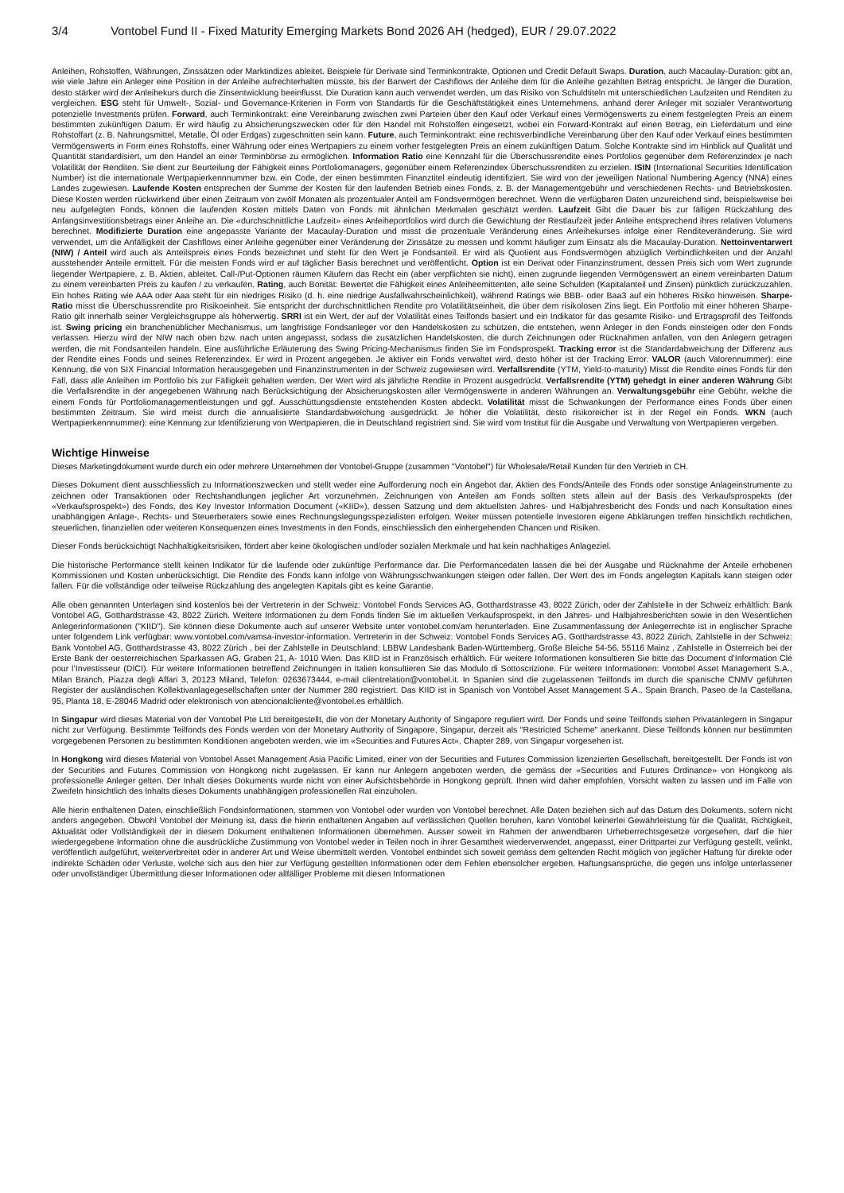3/4 Vontobel Fund II - Fixed Maturity Emerging Markets Bond 2026 AH (hedged), EUR / 29.07.2022
Anleihen, Rohstoffen, Währungen, Zinssätzen oder Marktindizes ableitet. Beispiele für Derivate sind Terminkontrakte, Optionen und Credit Default Swaps. Duration, auch Macaulay-Duration: gibt an, wie viele Jahre ein Anleger eine Position in der Anleihe aufrechterhalten müsste, bis der Barwert der Cashflows der Anleihe dem für die Anleihe gezahlten Betrag entspricht. Je länger die Duration, desto stärker wird der Anleihekurs durch die Zinsentwicklung beeinflusst. Die Duration kann auch verwendet werden, um das Risiko von Schuldtiteln mit unterschiedlichen Laufzeiten und Renditen zu vergleichen. ESG steht für Umwelt-, Sozial- und Governance-Kriterien in Form von Standards für die Geschäftstätigkeit eines Unternehmens, anhand derer Anleger mit sozialer Verantwortung potenzielle Investments prüfen. Forward, auch Terminkontrakt: eine Vereinbarung zwischen zwei Parteien über den Kauf oder Verkauf eines Vermögenswerts zu einem festgelegten Preis an einem bestimmten zukünftigen Datum. Er wird häufig zu Absicherungszwecken oder für den Handel mit Rohstoffen eingesetzt, wobei ein Forward-Kontrakt auf einen Betrag, ein Lieferdatum und eine Rohstoffart (z. B. Nahrungsmittel, Metalle, Öl oder Erdgas) zugeschnitten sein kann. Future, auch Terminkontrakt: eine rechtsverbindliche Vereinbarung über den Kauf oder Verkauf eines bestimmten Vermögenswerts in Form eines Rohstoffs, einer Währung oder eines Wertpapiers zu einem vorher festgelegten Preis an einem zukünftigen Datum. Solche Kontrakte sind im Hinblick auf Qualität und Quantität standardisiert, um den Handel an einer Terminbörse zu ermöglichen. Information Ratio eine Kennzahl für die Überschussrendite eines Portfolios gegenüber dem Referenzindex je nach Volatilität der Renditen. Sie dient zur Beurteilung der Fähigkeit eines Portfoliomanagers, gegenüber einem Referenzindex Überschussrenditen zu erzielen. ISIN (International Securities Identification Number) ist die internationale Wertpapierkennnummer bzw. ein Code, der einen bestimmten Finanztitel eindeutig identifiziert. Sie wird von der jeweiligen National Numbering Agency (NNA) eines Landes zugewiesen. Laufende Kosten entsprechen der Summe der Kosten für den laufenden Betrieb eines Fonds, z. B. der Managementgebühr und verschiedenen Rechts- und Betriebskosten. Diese Kosten werden rückwirkend über einen Zeitraum von zwölf Monaten als prozentualer Anteil am Fondsvermögen berechnet. Wenn die verfügbaren Daten unzureichend sind, beispielsweise bei neu aufgelegten Fonds, können die laufenden Kosten mittels Daten von Fonds mit ähnlichen Merkmalen geschätzt werden. Laufzeit Gibt die Dauer bis zur fälligen Rückzahlung des Anfangsinvestitionsbetrags einer Anleihe an. Die «durchschnittliche Laufzeit» eines Anleiheportfolios wird durch die Gewichtung der Restlaufzeit jeder Anleihe entsprechend ihres relativen Volumens berechnet. Modifizierte Duration eine angepasste Variante der Macaulay-Duration und misst die prozentuale Veränderung eines Anleihekurses infolge einer Renditeveränderung. Sie wird verwendet, um die Anfälligkeit der Cashflows einer Anleihe gegenüber einer Veränderung der Zinssätze zu messen und kommt häufiger zum Einsatz als die Macaulay-Duration. Nettoinventarwert (NIW) / Anteil wird auch als Anteilspreis eines Fonds bezeichnet und steht für den Wert je Fondsanteil. Er wird als Quotient aus Fondsvermögen abzüglich Verbindlichkeiten und der Anzahl ausstehender Anteile ermittelt. Für die meisten Fonds wird er auf täglicher Basis berechnet und veröffentlicht. Option ist ein Derivat oder Finanzinstrument, dessen Preis sich vom Wert zugrunde liegender Wertpapiere, z. B. Aktien, ableitet. Call-/Put-Optionen räumen Käufern das Recht ein (aber verpflichten sie nicht), einen zugrunde liegenden Vermögenswert an einem vereinbarten Datum zu einem vereinbarten Preis zu kaufen / zu verkaufen. Rating, auch Bonität: Bewertet die Fähigkeit eines Anleiheemittenten, alle seine Schulden (Kapitalanteil und Zinsen) pünktlich zurückzuzahlen. Ein hohes Rating wie AAA oder Aaa steht für ein niedriges Risiko (d. h. eine niedrige Ausfallwahrscheinlichkeit), während Ratings wie BBB- oder Baa3 auf ein höheres Risiko hinweisen. Sharpe-Ratio misst die Überschussrendite pro Risikoeinheit. Sie entspricht der durchschnittlichen Rendite pro Volatilitätseinheit, die über dem risikolosen Zins liegt. Ein Portfolio mit einer höheren Sharpe-Ratio gilt innerhalb seiner Vergleichsgruppe als höherwertig. SRRI ist ein Wert, der auf der Volatilität eines Teilfonds basiert und ein Indikator für das gesamte Risiko- und Ertragsprofil des Teilfonds ist. Swing pricing ein branchenüblicher Mechanismus, um langfristige Fondsanleger vor den Handelskosten zu schützen, die entstehen, wenn Anleger in den Fonds einsteigen oder den Fonds verlassen. Hierzu wird der NIW nach oben bzw. nach unten angepasst, sodass die zusätzlichen Handelskosten, die durch Zeichnungen oder Rücknahmen anfallen, von den Anlegern getragen werden, die mit Fondsanteilen handeln. Eine ausführliche Erläuterung des Swing Pricing-Mechanismus finden Sie im Fondsprospekt. Tracking error ist die Standardabweichung der Differenz aus der Rendite eines Fonds und seines Referenzindex. Er wird in Prozent angegeben. Je aktiver ein Fonds verwaltet wird, desto höher ist der Tracking Error. VALOR (auch Valorennummer): eine Kennung, die von SIX Financial Information herausgegeben und Finanzinstrumenten in der Schweiz zugewiesen wird. Verfallsrendite (YTM, Yield-to-maturity) Misst die Rendite eines Fonds für den Fall, dass alle Anleihen im Portfolio bis zur Fälligkeit gehalten werden. Der Wert wird als jährliche Rendite in Prozent ausgedrückt. Verfallsrendite (YTM) gehedgt in einer anderen Währung Gibt die Verfallsrendite in der angegebenen Währung nach Berücksichtigung der Absicherungskosten aller Vermögenswerte in anderen Währungen an. Verwaltungsgebühr eine Gebühr, welche die einem Fonds für Portfoliomanagementleistungen und ggf. Ausschüttungsdienste entstehenden Kosten abdeckt. Volatilität misst die Schwankungen der Performance eines Fonds über einen bestimmten Zeitraum. Sie wird meist durch die annualisierte Standardabweichung ausgedrückt. Je höher die Volatilität, desto risikoreicher ist in der Regel ein Fonds. WKN (auch Wertpapierkennnummer): eine Kennung zur Identifizierung von Wertpapieren, die in Deutschland registriert sind. Sie wird vom Institut für die Ausgabe und Verwaltung von Wertpapieren vergeben.
Wichtige Hinweise
Dieses Marketingdokument wurde durch ein oder mehrere Unternehmen der Vontobel-Gruppe (zusammen "Vontobel") für Wholesale/Retail Kunden für den Vertrieb in CH.
Dieses Dokument dient ausschliesslich zu Informationszwecken und stellt weder eine Aufforderung noch ein Angebot dar, Aktien des Fonds/Anteile des Fonds oder sonstige Anlageinstrumente zu zeichnen oder Transaktionen oder Rechtshandlungen jeglicher Art vorzunehmen. Zeichnungen von Anteilen am Fonds sollten stets allein auf der Basis des Verkaufsprospekts (der «Verkaufsprospekt») des Fonds, des Key Investor Information Document («KIID»), dessen Satzung und dem aktuellsten Jahres- und Halbjahresbericht des Fonds und nach Konsultation eines unabhängigen Anlage-, Rechts- und Steuerberaters sowie eines Rechnungslegungsspezialisten erfolgen. Weiter müssen potentielle Investoren eigene Abklärungen treffen hinsichtlich rechtlichen, steuerlichen, finanziellen oder weiteren Konsequenzen eines Investments in den Fonds, einschliesslich den einhergehenden Chancen und Risiken.
Dieser Fonds berücksichtigt Nachhaltigkeitsrisiken, fördert aber keine ökologischen und/oder sozialen Merkmale und hat kein nachhaltiges Anlageziel.
Die historische Performance stellt keinen Indikator für die laufende oder zukünftige Performance dar. Die Performancedaten lassen die bei der Ausgabe und Rücknahme der Anteile erhobenen Kommissionen und Kosten unberücksichtigt. Die Rendite des Fonds kann infolge von Währungsschwankungen steigen oder fallen. Der Wert des im Fonds angelegten Kapitals kann steigen oder fallen. Für die vollständige oder teilweise Rückzahlung des angelegten Kapitals gibt es keine Garantie.
Alle oben genannten Unterlagen sind kostenlos bei der Vertreterin in der Schweiz: Vontobel Fonds Services AG, Gotthardstrasse 43, 8022 Zürich, oder der Zahlstelle in der Schweiz erhältlich: Bank Vontobel AG, Gotthardstrasse 43, 8022 Zürich. Weitere Informationen zu dem Fonds finden Sie im aktuellen Verkaufsprospekt, in den Jahres- und Halbjahresberichten sowie in den Wesentlichen Anlegerinformationen ("KIID"). Sie können diese Dokumente auch auf unserer Website unter vontobel.com/am herunterladen. Eine Zusammenfassung der Anlegerrechte ist in englischer Sprache unter folgendem Link verfügbar: www.vontobel.com/vamsa-investor-information. Vertreterin in der Schweiz: Vontobel Fonds Services AG, Gotthardstrasse 43, 8022 Zürich, Zahlstelle in der Schweiz: Bank Vontobel AG, Gotthardstrasse 43, 8022 Zürich , bei der Zahlstelle in Deutschland: LBBW Landesbank Baden-Württemberg, Große Bleiche 54-56, 55116 Mainz , Zahlstelle in Österreich bei der Erste Bank der oesterreichischen Sparkassen AG, Graben 21, A- 1010 Wien. Das KIID ist in Französisch erhältlich. Für weitere Informationen konsultieren Sie bitte das Document d’Information Clé pour l’Investisseur (DICI). Für weitere Informationen betreffend Zeichnungen in Italien konsultieren Sie das Modulo di Sottoscrizione. Für weitere Informationen: Vontobel Asset Management S.A., Milan Branch, Piazza degli Affari 3, 20123 Miland, Telefon: 0263673444, e-mail clientrelation@vontobel.it. In Spanien sind die zugelassenen Teilfonds im durch die spanische CNMV geführten Register der ausländischen Kollektivanlagegesellschaften unter der Nummer 280 registriert. Das KIID ist in Spanisch von Vontobel Asset Management S.A., Spain Branch, Paseo de la Castellana, 95, Planta 18, E-28046 Madrid oder elektronisch von atencionalcliente@vontobel.es erhältlich.
In Singapur wird dieses Material von der Vontobel Pte Ltd bereitgestellt, die von der Monetary Authority of Singapore reguliert wird. Der Fonds und seine Teilfonds stehen Privatanlegern in Singapur nicht zur Verfügung. Bestimmte Teilfonds des Fonds werden von der Monetary Authority of Singapore, Singapur, derzeit als "Restricted Scheme" anerkannt. Diese Teilfonds können nur bestimmten vorgegebenen Personen zu bestimmten Konditionen angeboten werden, wie im «Securities and Futures Act», Chapter 289, von Singapur vorgesehen ist.
In Hongkong wird dieses Material von Vontobel Asset Management Asia Pacific Limited, einer von der Securities and Futures Commission lizenzierten Gesellschaft, bereitgestellt. Der Fonds ist von der Securities and Futures Commission von Hongkong nicht zugelassen. Er kann nur Anlegern angeboten werden, die gemäss der «Securities and Futures Ordinance» von Hongkong als professionelle Anleger gelten. Der Inhalt dieses Dokuments wurde nicht von einer Aufsichtsbehörde in Hongkong geprüft. Ihnen wird daher empfohlen, Vorsicht walten zu lassen und im Falle von Zweifeln hinsichtlich des Inhalts dieses Dokuments unabhängigen professionellen Rat einzuholen.
Alle hierin enthaltenen Daten, einschließlich Fondsinformationen, stammen von Vontobel oder wurden von Vontobel berechnet. Alle Daten beziehen sich auf das Datum des Dokuments, sofern nicht anders angegeben. Obwohl Vontobel der Meinung ist, dass die hierin enthaltenen Angaben auf verlässlichen Quellen beruhen, kann Vontobel keinerlei Gewährleistung für die Qualität, Richtigkeit, Aktualität oder Vollständigkeit der in diesem Dokument enthaltenen Informationen übernehmen. Ausser soweit im Rahmen der anwendbaren Urheberrechtsgesetze vorgesehen, darf die hier wiedergegebene Information ohne die ausdrückliche Zustimmung von Vontobel weder in Teilen noch in ihrer Gesamtheit wiederverwendet, angepasst, einer Drittpartei zur Verfügung gestellt, velinkt, veröffentlich aufgeführt, weiterverbreitet oder in anderer Art und Weise übermittelt werden. Vontobel entbindet sich soweit gemäss dem geltenden Recht möglich von jeglicher Haftung für direkte oder indirekte Schäden oder Verluste, welche sich aus den hier zur Verfügung gestellten Informationen oder dem Fehlen ebensolcher ergeben. Haftungsansprüche, die gegen uns infolge unterlassener oder unvollständiger Übermittlung dieser Informationen oder allfälliger Probleme mit diesen Informationen